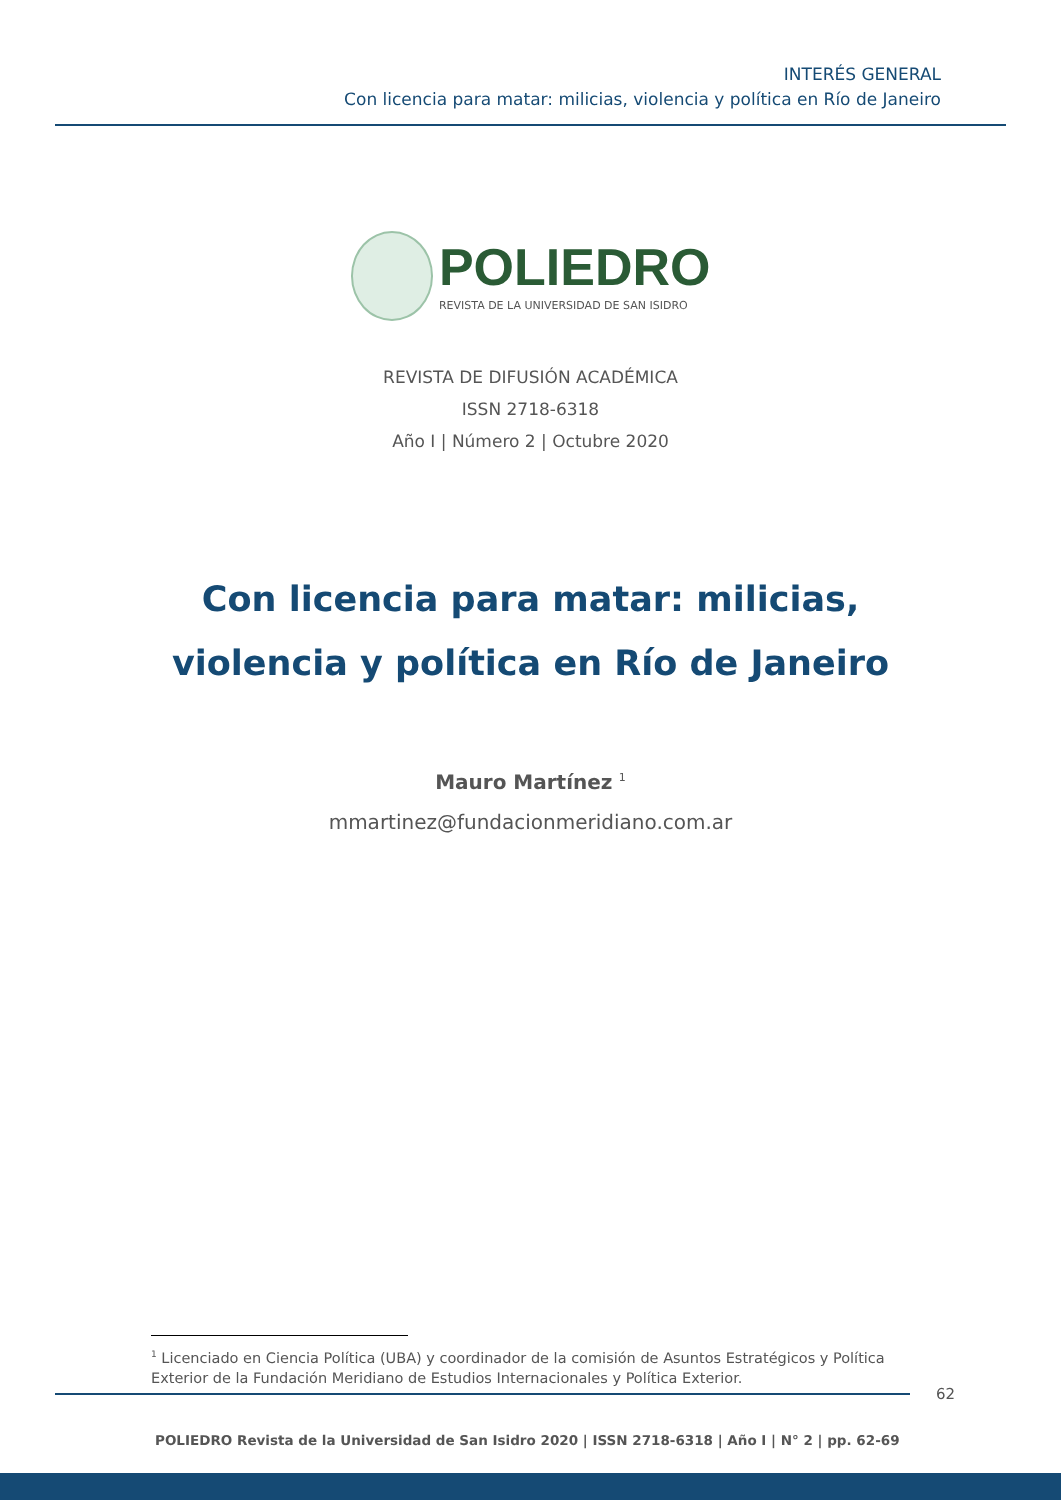INTERÉS GENERAL
Con licencia para matar: milicias, violencia y política en Río de Janeiro
POLIEDRO
REVISTA DE LA UNIVERSIDAD DE SAN ISIDRO
REVISTA DE DIFUSIÓN ACADÉMICA
ISSN 2718-6318
Año I | Número 2 | Octubre 2020
Con licencia para matar: milicias,
violencia y política en Río de Janeiro
Mauro Martínez <sup>1</sup>
mmartinez@fundacionmeridiano.com.ar
<sup>1</sup> Licenciado en Ciencia Política (UBA) y coordinador de la comisión de Asuntos Estratégicos y Política Exterior de la Fundación Meridiano de Estudios Internacionales y Política Exterior.
62
POLIEDRO Revista de la Universidad de San Isidro 2020 | ISSN 2718-6318 | Año I | N° 2 | pp. 62-69